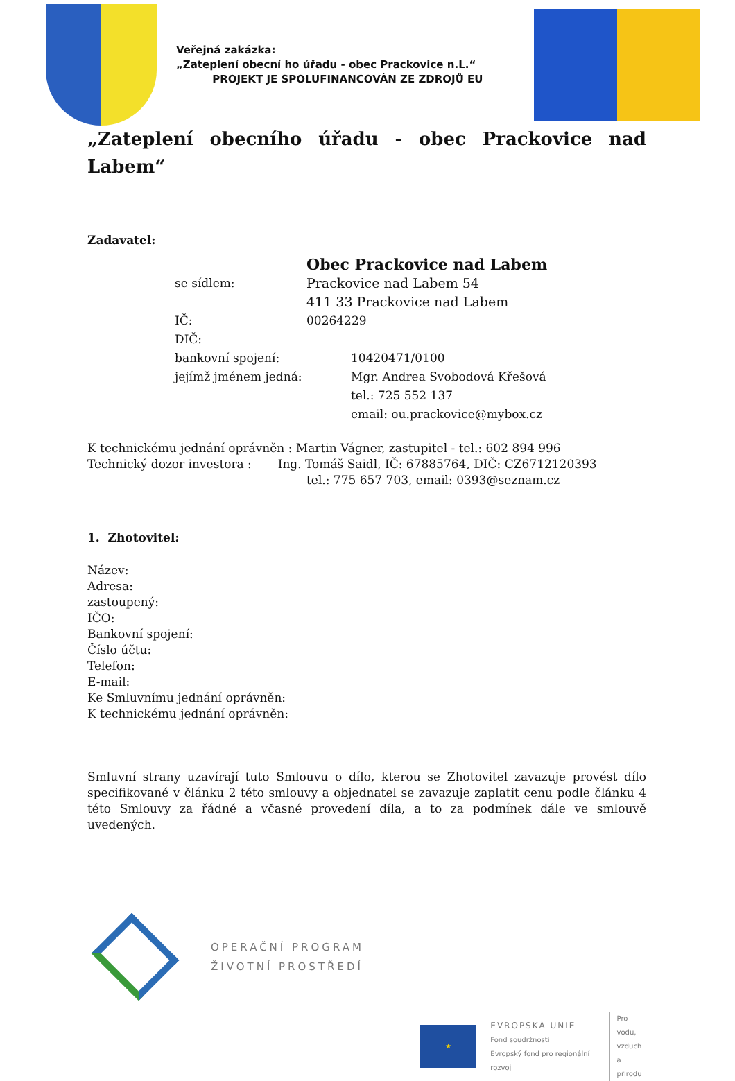Veřejná zakázka:
„Zateplení obecní ho úřadu - obec Prackovice n.L.“
PROJEKT JE SPOLUFINANCOVÁN ZE ZDROJŮ EU
„Zateplení obecního úřadu - obec Prackovice nad Labem“
Zadavatel:
Obec Prackovice nad Labem
se sídlem: Prackovice nad Labem 54
411 33 Prackovice nad Labem
IČ: 00264229
DIČ:
bankovní spojení: 10420471/0100
jejímž jménem jedná: Mgr. Andrea Svobodová Křešová
tel.: 725 552 137
email: ou.prackovice@mybox.cz
K technickému jednání oprávněn : Martin Vágner, zastupitel - tel.: 602 894 996
Technický dozor investora : Ing. Tomáš Saidl, IČ: 67885764, DIČ: CZ6712120393
tel.: 775 657 703, email: 0393@seznam.cz
1. Zhotovitel:
Název:
Adresa:
zastoupený:
IČO:
Bankovní spojení:
Číslo účtu:
Telefon:
E-mail:
Ke Smluvnímu jednání oprávněn:
K technickému jednání oprávněn:
Smluvní strany uzavírají tuto Smlouvu o dílo, kterou se Zhotovitel zavazuje provést dílo specifikované v článku 2 této smlouvy a objednatel se zavazuje zaplatit cenu podle článku 4 této Smlouvy za řádné a včasné provedení díla, a to za podmínek dále ve smlouvě uvedených.
OPERAČNÍ PROGRAM
ŽIVOTNÍ PROSTŘEDÍ
★
EVROPSKÁ UNIE
Fond soudržnosti
Evropský fond pro regionální rozvoj
Pro vodu,
vzduch
a přírodu